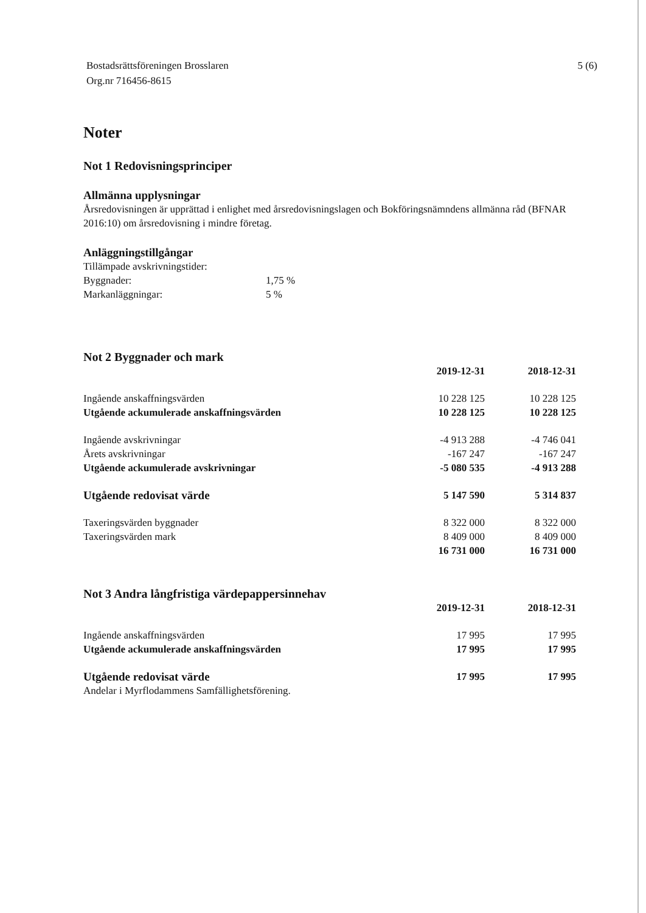Bostadsrättsföreningen Brosslaren
Org.nr 716456-8615
5 (6)
Noter
Not 1 Redovisningsprinciper
Allmänna upplysningar
Årsredovisningen är upprättad i enlighet med årsredovisningslagen och Bokföringsnämndens allmänna råd (BFNAR 2016:10) om årsredovisning i mindre företag.
Anläggningstillgångar
Tillämpade avskrivningstider:
Byggnader: 1,75 %
Markanläggningar: 5 %
Not 2 Byggnader och mark
| | 2019-12-31 | 2018-12-31 |
| --- | --- | --- |
| Ingående anskaffningsvärden | 10 228 125 | 10 228 125 |
| Utgående ackumulerade anskaffningsvärden | 10 228 125 | 10 228 125 |
| Ingående avskrivningar | -4 913 288 | -4 746 041 |
| Årets avskrivningar | -167 247 | -167 247 |
| Utgående ackumulerade avskrivningar | -5 080 535 | -4 913 288 |
| Utgående redovisat värde | 5 147 590 | 5 314 837 |
| Taxeringsvärden byggnader | 8 322 000 | 8 322 000 |
| Taxeringsvärden mark | 8 409 000 | 8 409 000 |
| | 16 731 000 | 16 731 000 |
Not 3 Andra långfristiga värdepappersinnehav
| | 2019-12-31 | 2018-12-31 |
| --- | --- | --- |
| Ingående anskaffningsvärden | 17 995 | 17 995 |
| Utgående ackumulerade anskaffningsvärden | 17 995 | 17 995 |
| Utgående redovisat värde | 17 995 | 17 995 |
| Andelar i Myrflodammens Samfällighetsförening. | | |